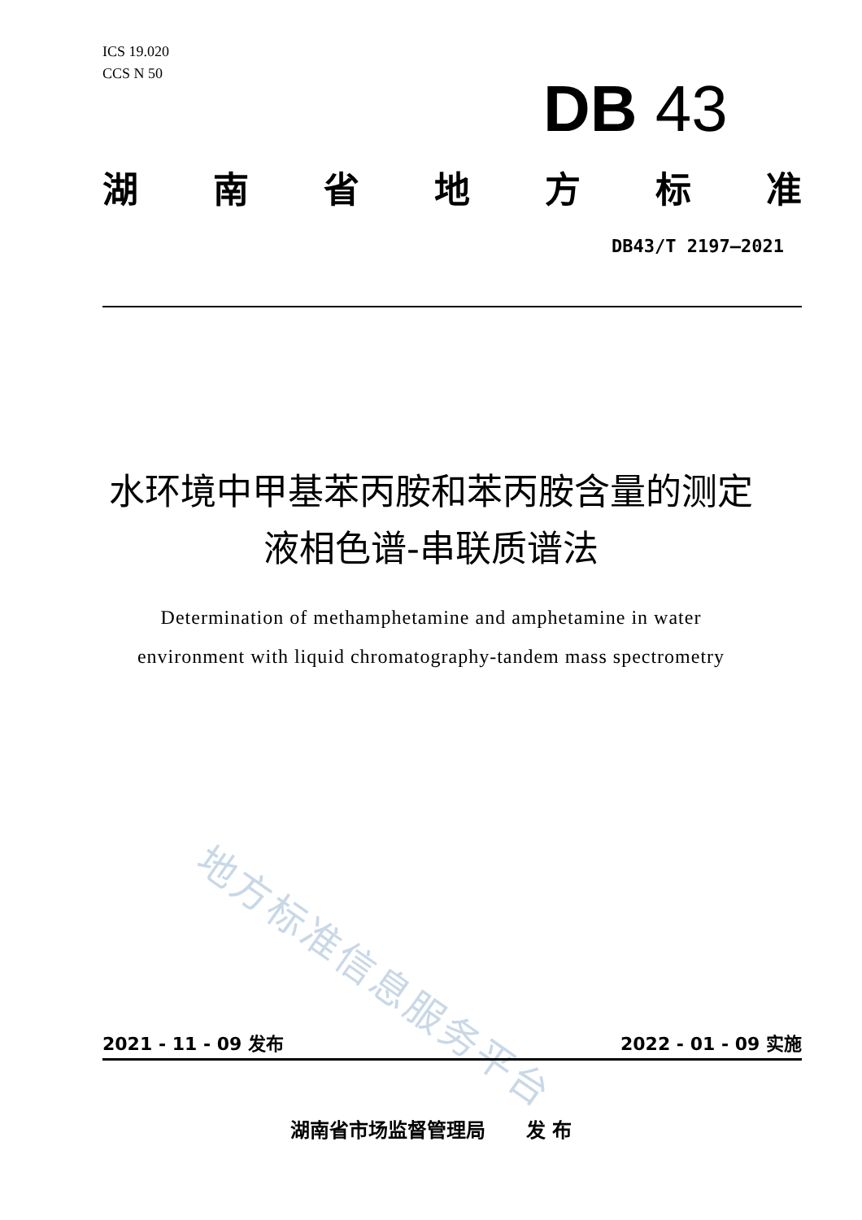ICS 19.020
CCS N 50
DB 43
湖南省地方标准
DB43/T 2197—2021
水环境中甲基苯丙胺和苯丙胺含量的测定
液相色谱-串联质谱法
Determination of methamphetamine and amphetamine in water
environment with liquid chromatography-tandem mass spectrometry
地方标准信息服务平台
2021 - 11 - 09 发布 2022 - 01 - 09 实施
湖南省市场监督管理局 发 布